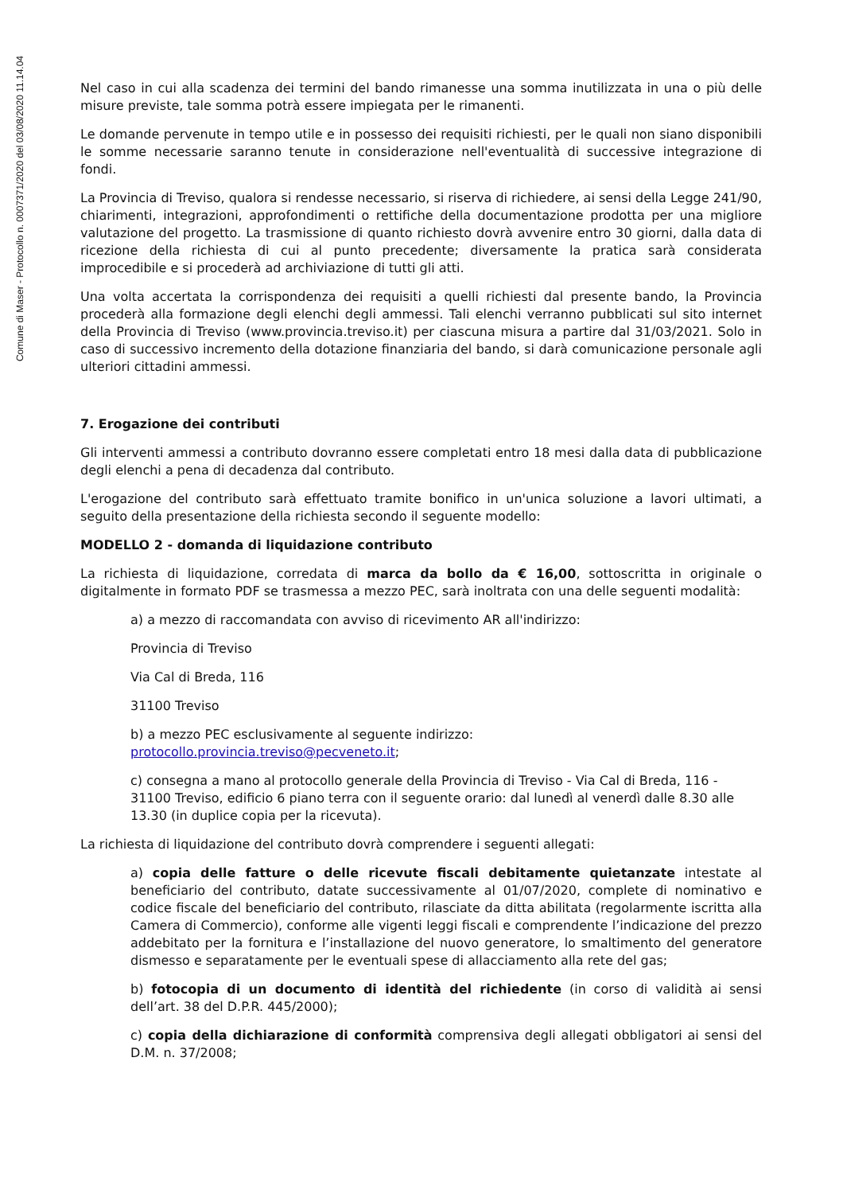Comune di Maser - Protocollo n. 0007371/2020 del 03/08/2020 11.14.04
Nel caso in cui alla scadenza dei termini del bando rimanesse una somma inutilizzata in una o più delle misure previste, tale somma potrà essere impiegata per le rimanenti.
Le domande pervenute in tempo utile e in possesso dei requisiti richiesti, per le quali non siano disponibili le somme necessarie saranno tenute in considerazione nell'eventualità di successive integrazione di fondi.
La Provincia di Treviso, qualora si rendesse necessario, si riserva di richiedere, ai sensi della Legge 241/90, chiarimenti, integrazioni, approfondimenti o rettifiche della documentazione prodotta per una migliore valutazione del progetto. La trasmissione di quanto richiesto dovrà avvenire entro 30 giorni, dalla data di ricezione della richiesta di cui al punto precedente; diversamente la pratica sarà considerata improcedibile e si procederà ad archiviazione di tutti gli atti.
Una volta accertata la corrispondenza dei requisiti a quelli richiesti dal presente bando, la Provincia procederà alla formazione degli elenchi degli ammessi. Tali elenchi verranno pubblicati sul sito internet della Provincia di Treviso (www.provincia.treviso.it) per ciascuna misura a partire dal 31/03/2021. Solo in caso di successivo incremento della dotazione finanziaria del bando, si darà comunicazione personale agli ulteriori cittadini ammessi.
7. Erogazione dei contributi
Gli interventi ammessi a contributo dovranno essere completati entro 18 mesi dalla data di pubblicazione degli elenchi a pena di decadenza dal contributo.
L'erogazione del contributo sarà effettuato tramite bonifico in un'unica soluzione a lavori ultimati, a seguito della presentazione della richiesta secondo il seguente modello:
MODELLO 2 - domanda di liquidazione contributo
La richiesta di liquidazione, corredata di marca da bollo da € 16,00, sottoscritta in originale o digitalmente in formato PDF se trasmessa a mezzo PEC, sarà inoltrata con una delle seguenti modalità:
a) a mezzo di raccomandata con avviso di ricevimento AR all'indirizzo:
Provincia di Treviso
Via Cal di Breda, 116
31100 Treviso
b) a mezzo PEC esclusivamente al seguente indirizzo:
protocollo.provincia.treviso@pecveneto.it;
c) consegna a mano al protocollo generale della Provincia di Treviso - Via Cal di Breda, 116 - 31100 Treviso, edificio 6 piano terra con il seguente orario: dal lunedì al venerdì dalle 8.30 alle 13.30 (in duplice copia per la ricevuta).
La richiesta di liquidazione del contributo dovrà comprendere i seguenti allegati:
a) copia delle fatture o delle ricevute fiscali debitamente quietanzate intestate al beneficiario del contributo, datate successivamente al 01/07/2020, complete di nominativo e codice fiscale del beneficiario del contributo, rilasciate da ditta abilitata (regolarmente iscritta alla Camera di Commercio), conforme alle vigenti leggi fiscali e comprendente l’indicazione del prezzo addebitato per la fornitura e l’installazione del nuovo generatore, lo smaltimento del generatore dismesso e separatamente per le eventuali spese di allacciamento alla rete del gas;
b) fotocopia di un documento di identità del richiedente (in corso di validità ai sensi dell’art. 38 del D.P.R. 445/2000);
c) copia della dichiarazione di conformità comprensiva degli allegati obbligatori ai sensi del D.M. n. 37/2008;